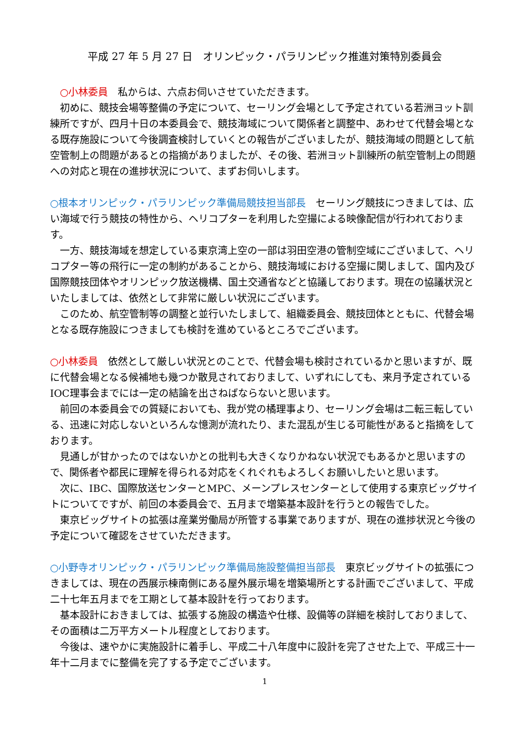平成 27 年 5 月 27 日　オリンピック・パラリンピック推進対策特別委員会
　○小林委員　私からは、六点お伺いさせていただきます。
　初めに、競技会場等整備の予定について、セーリング会場として予定されている若洲ヨット訓練所ですが、四月十日の本委員会で、競技海域について関係者と調整中、あわせて代替会場となる既存施設について今後調査検討していくとの報告がございましたが、競技海域の問題として航空管制上の問題があるとの指摘がありましたが、その後、若洲ヨット訓練所の航空管制上の問題への対応と現在の進捗状況について、まずお伺いします。
○根本オリンピック・パラリンピック準備局競技担当部長　セーリング競技につきましては、広い海域で行う競技の特性から、ヘリコプターを利用した空撮による映像配信が行われております。
　一方、競技海域を想定している東京湾上空の一部は羽田空港の管制空域にございまして、ヘリコプター等の飛行に一定の制約があることから、競技海域における空撮に関しまして、国内及び国際競技団体やオリンピック放送機構、国土交通省などと協議しております。現在の協議状況といたしましては、依然として非常に厳しい状況にございます。
　このため、航空管制等の調整と並行いたしまして、組織委員会、競技団体とともに、代替会場となる既存施設につきましても検討を進めているところでございます。
○小林委員　依然として厳しい状況とのことで、代替会場も検討されているかと思いますが、既に代替会場となる候補地も幾つか散見されておりまして、いずれにしても、来月予定されているIOC理事会までには一定の結論を出さねばならないと思います。
　前回の本委員会での質疑においても、我が党の橘理事より、セーリング会場は二転三転している、迅速に対応しないといろんな憶測が流れたり、また混乱が生じる可能性があると指摘をしております。
　見通しが甘かったのではないかとの批判も大きくなりかねない状況でもあるかと思いますので、関係者や都民に理解を得られる対応をくれぐれもよろしくお願いしたいと思います。
　次に、IBC、国際放送センターとMPC、メーンプレスセンターとして使用する東京ビッグサイトについてですが、前回の本委員会で、五月まで増築基本設計を行うとの報告でした。
　東京ビッグサイトの拡張は産業労働局が所管する事業でありますが、現在の進捗状況と今後の予定について確認をさせていただきます。
○小野寺オリンピック・パラリンピック準備局施設整備担当部長　東京ビッグサイトの拡張につきましては、現在の西展示棟南側にある屋外展示場を増築場所とする計画でございまして、平成二十七年五月までを工期として基本設計を行っております。
　基本設計におきましては、拡張する施設の構造や仕様、設備等の詳細を検討しておりまして、その面積は二万平方メートル程度としております。
　今後は、速やかに実施設計に着手し、平成二十八年度中に設計を完了させた上で、平成三十一年十二月までに整備を完了する予定でございます。
1